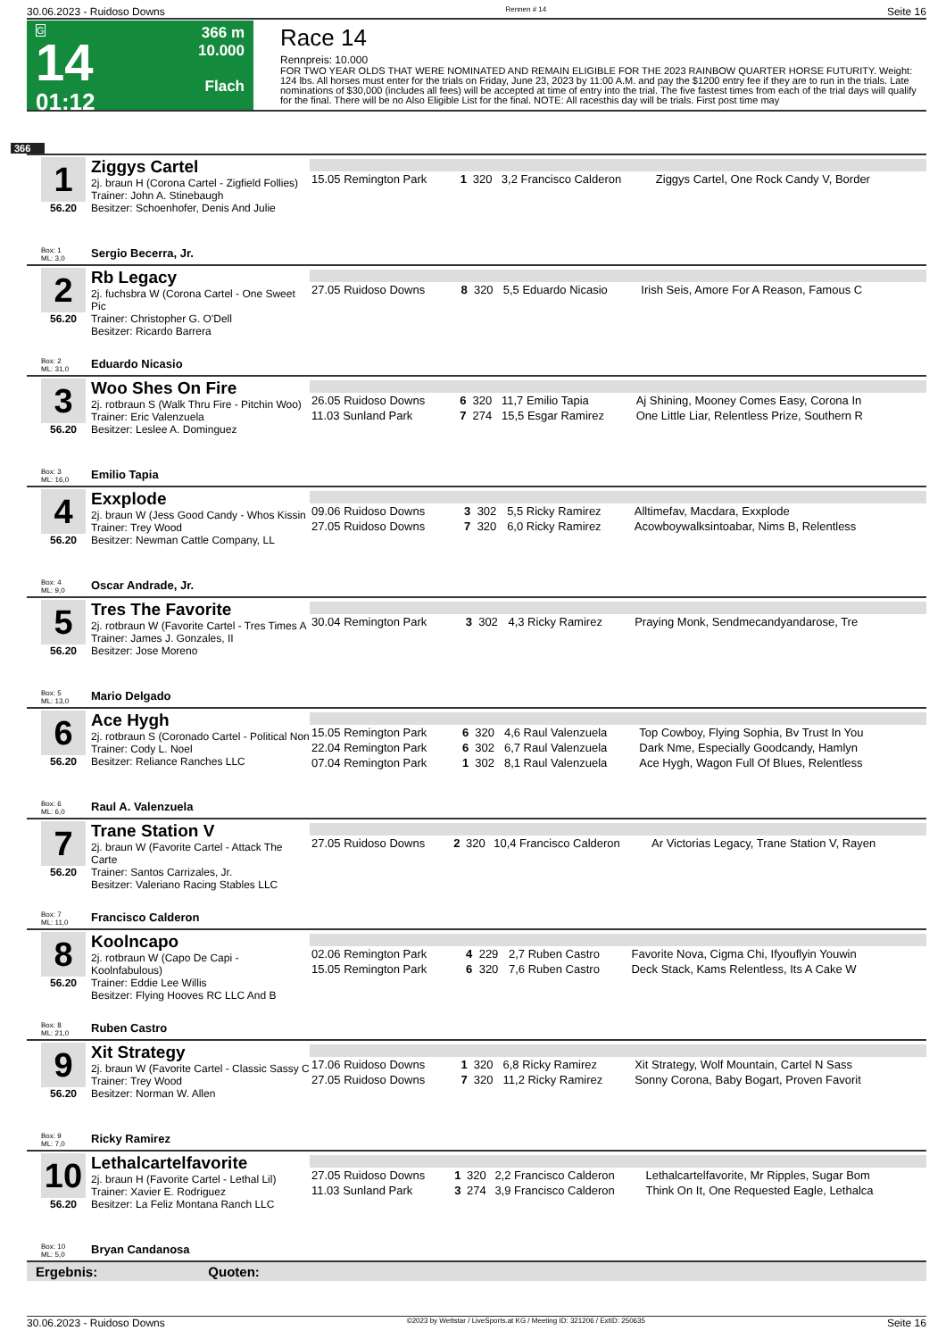30.06.2023 - Ruidoso Downs Rennen # 14 Seite 16
G
14
01:12
366 m
10.000
Flach
Race 14
Rennpreis: 10.000
FOR TWO YEAR OLDS THAT WERE NOMINATED AND REMAIN ELIGIBLE FOR THE 2023 RAINBOW QUARTER HORSE FUTURITY. Weight: 124 lbs. All horses must enter for the trials on Friday, June 23, 2023 by 11:00 A.M. and pay the $1200 entry fee if they are to run in the trials. Late nominations of $30,000 (includes all fees) will be accepted at time of entry into the trial. The five fastest times from each of the trial days will qualify for the final. There will be no Also Eligible List for the final. NOTE: All racesthis day will be trials. First post time may
366
1
56.20
Ziggys Cartel
2j. braun H (Corona Cartel - Zigfield Follies)
Trainer: John A. Stinebaugh
Besitzer: Schoenhofer, Denis And Julie
| 15.05 Remington Park | 1 | 320 | 3,2 Francisco Calderon | Ziggys Cartel, One Rock Candy V, Border |
Box: 1
ML: 3,0 Sergio Becerra, Jr.
2
56.20
Rb Legacy
2j. fuchsbra W (Corona Cartel - One Sweet Pic
Trainer: Christopher G. O'Dell
Besitzer: Ricardo Barrera
| 27.05 Ruidoso Downs | 8 | 320 | 5,5 Eduardo Nicasio | Irish Seis, Amore For A Reason, Famous C |
Box: 2
ML: 31,0 Eduardo Nicasio
3
56.20
Woo Shes On Fire
2j. rotbraun S (Walk Thru Fire - Pitchin Woo)
Trainer: Eric Valenzuela
Besitzer: Leslee A. Dominguez
| 26.05 Ruidoso Downs | 6 | 320 | 11,7 Emilio Tapia | Aj Shining, Mooney Comes Easy, Corona In |
| 11.03 Sunland Park | 7 | 274 | 15,5 Esgar Ramirez | One Little Liar, Relentless Prize, Southern R |
Box: 3
ML: 16,0 Emilio Tapia
4
56.20
Exxplode
2j. braun W (Jess Good Candy - Whos Kissin
Trainer: Trey Wood
Besitzer: Newman Cattle Company, LL
| 09.06 Ruidoso Downs | 3 | 302 | 5,5 Ricky Ramirez | Alltimefav, Macdara, Exxplode |
| 27.05 Ruidoso Downs | 7 | 320 | 6,0 Ricky Ramirez | Acowboywalksintoabar, Nims B, Relentless |
Box: 4
ML: 9,0 Oscar Andrade, Jr.
5
56.20
Tres The Favorite
2j. rotbraun W (Favorite Cartel - Tres Times A
Trainer: James J. Gonzales, II
Besitzer: Jose Moreno
| 30.04 Remington Park | 3 | 302 | 4,3 Ricky Ramirez | Praying Monk, Sendmecandyandarose, Tre |
Box: 5
ML: 13,0 Mario Delgado
6
56.20
Ace Hygh
2j. rotbraun S (Coronado Cartel - Political Non
Trainer: Cody L. Noel
Besitzer: Reliance Ranches LLC
| 15.05 Remington Park | 6 | 320 | 4,6 Raul Valenzuela | Top Cowboy, Flying Sophia, Bv Trust In You |
| 22.04 Remington Park | 6 | 302 | 6,7 Raul Valenzuela | Dark Nme, Especially Goodcandy, Hamlyn |
| 07.04 Remington Park | 1 | 302 | 8,1 Raul Valenzuela | Ace Hygh, Wagon Full Of Blues, Relentless |
Box: 6
ML: 6,0 Raul A. Valenzuela
7
56.20
Trane Station V
2j. braun W (Favorite Cartel - Attack The Carte
Trainer: Santos Carrizales, Jr.
Besitzer: Valeriano Racing Stables LLC
| 27.05 Ruidoso Downs | 2 | 320 | 10,4 Francisco Calderon | Ar Victorias Legacy, Trane Station V, Rayen |
Box: 7
ML: 11,0 Francisco Calderon
8
56.20
Koolncapo
2j. rotbraun W (Capo De Capi - Koolnfabulous)
Trainer: Eddie Lee Willis
Besitzer: Flying Hooves RC LLC And B
| 02.06 Remington Park | 4 | 229 | 2,7 Ruben Castro | Favorite Nova, Cigma Chi, Ifyouflyin Youwin |
| 15.05 Remington Park | 6 | 320 | 7,6 Ruben Castro | Deck Stack, Kams Relentless, Its A Cake W |
Box: 8
ML: 21,0 Ruben Castro
9
56.20
Xit Strategy
2j. braun W (Favorite Cartel - Classic Sassy C
Trainer: Trey Wood
Besitzer: Norman W. Allen
| 17.06 Ruidoso Downs | 1 | 320 | 6,8 Ricky Ramirez | Xit Strategy, Wolf Mountain, Cartel N Sass |
| 27.05 Ruidoso Downs | 7 | 320 | 11,2 Ricky Ramirez | Sonny Corona, Baby Bogart, Proven Favorit |
Box: 9
ML: 7,0 Ricky Ramirez
10
56.20
Lethalcartelfavorite
2j. braun H (Favorite Cartel - Lethal Lil)
Trainer: Xavier E. Rodriguez
Besitzer: La Feliz Montana Ranch LLC
| 27.05 Ruidoso Downs | 1 | 320 | 2,2 Francisco Calderon | Lethalcartelfavorite, Mr Ripples, Sugar Bom |
| 11.03 Sunland Park | 3 | 274 | 3,9 Francisco Calderon | Think On It, One Requested Eagle, Lethalca |
Box: 10
ML: 5,0 Bryan Candanosa
Ergebnis: Quoten:
30.06.2023 - Ruidoso Downs ©2023 by Wettstar / LiveSports.at KG / Meeting ID: 321206 / ExtID: 250635 Seite 16